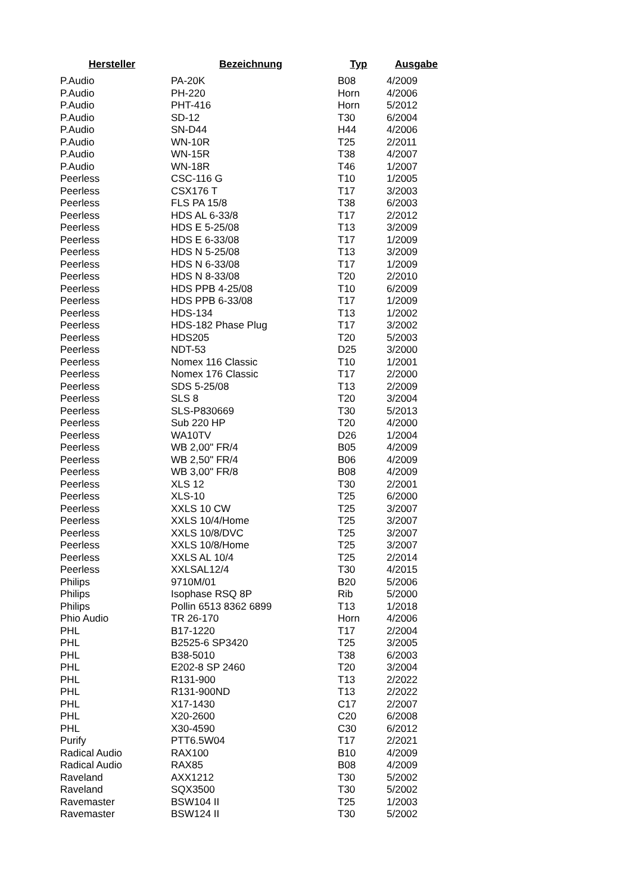| Hersteller | Bezeichnung | Typ | Ausgabe |
| --- | --- | --- | --- |
| P.Audio | PA-20K | B08 | 4/2009 |
| P.Audio | PH-220 | Horn | 4/2006 |
| P.Audio | PHT-416 | Horn | 5/2012 |
| P.Audio | SD-12 | T30 | 6/2004 |
| P.Audio | SN-D44 | H44 | 4/2006 |
| P.Audio | WN-10R | T25 | 2/2011 |
| P.Audio | WN-15R | T38 | 4/2007 |
| P.Audio | WN-18R | T46 | 1/2007 |
| Peerless | CSC-116 G | T10 | 1/2005 |
| Peerless | CSX176 T | T17 | 3/2003 |
| Peerless | FLS PA 15/8 | T38 | 6/2003 |
| Peerless | HDS AL 6-33/8 | T17 | 2/2012 |
| Peerless | HDS E 5-25/08 | T13 | 3/2009 |
| Peerless | HDS E 6-33/08 | T17 | 1/2009 |
| Peerless | HDS N 5-25/08 | T13 | 3/2009 |
| Peerless | HDS N 6-33/08 | T17 | 1/2009 |
| Peerless | HDS N 8-33/08 | T20 | 2/2010 |
| Peerless | HDS PPB 4-25/08 | T10 | 6/2009 |
| Peerless | HDS PPB 6-33/08 | T17 | 1/2009 |
| Peerless | HDS-134 | T13 | 1/2002 |
| Peerless | HDS-182 Phase Plug | T17 | 3/2002 |
| Peerless | HDS205 | T20 | 5/2003 |
| Peerless | NDT-53 | D25 | 3/2000 |
| Peerless | Nomex 116 Classic | T10 | 1/2001 |
| Peerless | Nomex 176 Classic | T17 | 2/2000 |
| Peerless | SDS 5-25/08 | T13 | 2/2009 |
| Peerless | SLS 8 | T20 | 3/2004 |
| Peerless | SLS-P830669 | T30 | 5/2013 |
| Peerless | Sub 220 HP | T20 | 4/2000 |
| Peerless | WA10TV | D26 | 1/2004 |
| Peerless | WB 2,00" FR/4 | B05 | 4/2009 |
| Peerless | WB 2,50" FR/4 | B06 | 4/2009 |
| Peerless | WB 3,00" FR/8 | B08 | 4/2009 |
| Peerless | XLS 12 | T30 | 2/2001 |
| Peerless | XLS-10 | T25 | 6/2000 |
| Peerless | XXLS 10 CW | T25 | 3/2007 |
| Peerless | XXLS 10/4/Home | T25 | 3/2007 |
| Peerless | XXLS 10/8/DVC | T25 | 3/2007 |
| Peerless | XXLS 10/8/Home | T25 | 3/2007 |
| Peerless | XXLS AL 10/4 | T25 | 2/2014 |
| Peerless | XXLSAL12/4 | T30 | 4/2015 |
| Philips | 9710M/01 | B20 | 5/2006 |
| Philips | Isophase RSQ 8P | Rib | 5/2000 |
| Philips | Pollin 6513 8362 6899 | T13 | 1/2018 |
| Phio Audio | TR 26-170 | Horn | 4/2006 |
| PHL | B17-1220 | T17 | 2/2004 |
| PHL | B2525-6 SP3420 | T25 | 3/2005 |
| PHL | B38-5010 | T38 | 6/2003 |
| PHL | E202-8 SP 2460 | T20 | 3/2004 |
| PHL | R131-900 | T13 | 2/2022 |
| PHL | R131-900ND | T13 | 2/2022 |
| PHL | X17-1430 | C17 | 2/2007 |
| PHL | X20-2600 | C20 | 6/2008 |
| PHL | X30-4590 | C30 | 6/2012 |
| Purify | PTT6.5W04 | T17 | 2/2021 |
| Radical Audio | RAX100 | B10 | 4/2009 |
| Radical Audio | RAX85 | B08 | 4/2009 |
| Raveland | AXX1212 | T30 | 5/2002 |
| Raveland | SQX3500 | T30 | 5/2002 |
| Ravemaster | BSW104 II | T25 | 1/2003 |
| Ravemaster | BSW124 II | T30 | 5/2002 |